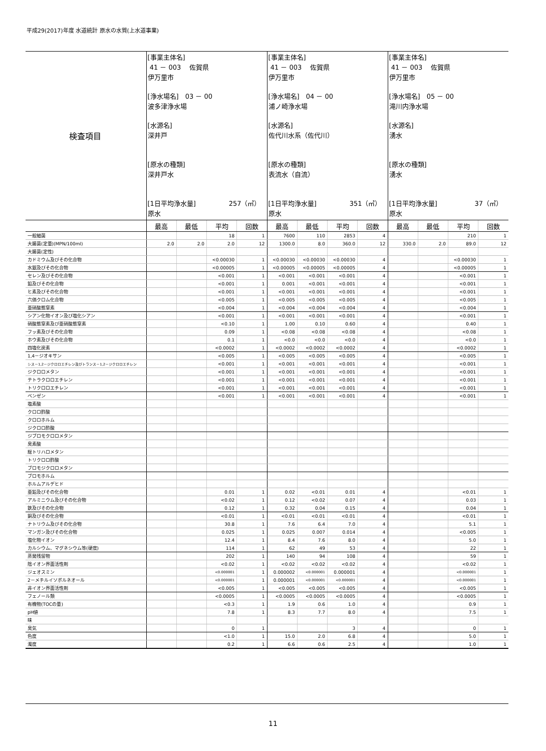平成29(2017)年度 水道統計 原水の水質(上水道事業)
| 検査項目 | [事業主体名] 41 － 003 佐賀県 伊万里市 [浄水場名] 03 － 00 波多津浄水場 [水源名] 深井戸 [原水の種類] 深井戸水 [1日平均浄水量] 257（㎥） 原水 | | | | [事業主体名] 41 － 003 佐賀県 伊万里市 [浄水場名] 04 － 00 浦ノ崎浄水場 [水源名] 佐代川水系（佐代川） [原水の種類] 表流水（自流） [1日平均浄水量] 351（㎥） 原水 | | | | [事業主体名] 41 － 003 佐賀県 伊万里市 [浄水場名] 05 － 00 滝川内浄水場 [水源名] 湧水 [原水の種類] 湧水 [1日平均浄水量] 37（㎥） 原水 | | | |
| | 最高 | 最低 | 平均 | 回数 | 最高 | 最低 | 平均 | 回数 | 最高 | 最低 | 平均 | 回数 |
| 一般細菌 | | | 18 | 1 | 7600 | 110 | 2853 | 4 | | | 210 | 1 |
| 大腸菌(定量)(MPN/100ml) | 2.0 | 2.0 | 2.0 | 12 | 1300.0 | 8.0 | 360.0 | 12 | 330.0 | 2.0 | 89.0 | 12 |
| 大腸菌(定性) | | | | | | | | | | | | |
| カドミウム及びその化合物 | | | <0.00030 | 1 | <0.00030 | <0.00030 | <0.00030 | 4 | | | <0.00030 | 1 |
| 水銀及びその化合物 | | | <0.00005 | 1 | <0.00005 | <0.00005 | <0.00005 | 4 | | | <0.00005 | 1 |
| セレン及びその化合物 | | | <0.001 | 1 | <0.001 | <0.001 | <0.001 | 4 | | | <0.001 | 1 |
| 鉛及びその化合物 | | | <0.001 | 1 | 0.001 | <0.001 | <0.001 | 4 | | | <0.001 | 1 |
| ヒ素及びその化合物 | | | <0.001 | 1 | <0.001 | <0.001 | <0.001 | 4 | | | <0.001 | 1 |
| 六価クロム化合物 | | | <0.005 | 1 | <0.005 | <0.005 | <0.005 | 4 | | | <0.005 | 1 |
| 亜硝酸態窒素 | | | <0.004 | 1 | <0.004 | <0.004 | <0.004 | 4 | | | <0.004 | 1 |
| シアン化物イオン及び塩化シアン | | | <0.001 | 1 | <0.001 | <0.001 | <0.001 | 4 | | | <0.001 | 1 |
| 硝酸態窒素及び亜硝酸態窒素 | | | <0.10 | 1 | 1.00 | 0.10 | 0.60 | 4 | | | 0.40 | 1 |
| フッ素及びその化合物 | | | 0.09 | 1 | <0.08 | <0.08 | <0.08 | 4 | | | <0.08 | 1 |
| ホウ素及びその化合物 | | | 0.1 | 1 | <0.0 | <0.0 | <0.0 | 4 | | | <0.0 | 1 |
| 四塩化炭素 | | | <0.0002 | 1 | <0.0002 | <0.0002 | <0.0002 | 4 | | | <0.0002 | 1 |
| 1,4－ジオキサン | | | <0.005 | 1 | <0.005 | <0.005 | <0.005 | 4 | | | <0.005 | 1 |
| シス－1,2－ジクロロエチレン及びトランス－1,2－ジクロロエチレン | | | <0.001 | 1 | <0.001 | <0.001 | <0.001 | 4 | | | <0.001 | 1 |
| ジクロロメタン | | | <0.001 | 1 | <0.001 | <0.001 | <0.001 | 4 | | | <0.001 | 1 |
| テトラクロロエチレン | | | <0.001 | 1 | <0.001 | <0.001 | <0.001 | 4 | | | <0.001 | 1 |
| トリクロロエチレン | | | <0.001 | 1 | <0.001 | <0.001 | <0.001 | 4 | | | <0.001 | 1 |
| ベンゼン | | | <0.001 | 1 | <0.001 | <0.001 | <0.001 | 4 | | | <0.001 | 1 |
| 塩素酸 | | | | | | | | | | | | |
| クロロ酢酸 | | | | | | | | | | | | |
| クロロホルム | | | | | | | | | | | | |
| ジクロロ酢酸 | | | | | | | | | | | | |
| ジブロモクロロメタン | | | | | | | | | | | | |
| 臭素酸 | | | | | | | | | | | | |
| 総トリハロメタン | | | | | | | | | | | | |
| トリクロロ酢酸 | | | | | | | | | | | | |
| ブロモジクロロメタン | | | | | | | | | | | | |
| ブロモホルム | | | | | | | | | | | | |
| ホルムアルデヒド | | | | | | | | | | | | |
| 亜鉛及びその化合物 | | | 0.01 | 1 | 0.02 | <0.01 | 0.01 | 4 | | | <0.01 | 1 |
| アルミニウム及びその化合物 | | | <0.02 | 1 | 0.12 | <0.02 | 0.07 | 4 | | | 0.03 | 1 |
| 鉄及びその化合物 | | | 0.12 | 1 | 0.32 | 0.04 | 0.15 | 4 | | | 0.04 | 1 |
| 銅及びその化合物 | | | <0.01 | 1 | <0.01 | <0.01 | <0.01 | 4 | | | <0.01 | 1 |
| ナトリウム及びその化合物 | | | 30.8 | 1 | 7.6 | 6.4 | 7.0 | 4 | | | 5.1 | 1 |
| マンガン及びその化合物 | | | 0.025 | 1 | 0.025 | 0.007 | 0.014 | 4 | | | <0.005 | 1 |
| 塩化物イオン | | | 12.4 | 1 | 8.4 | 7.6 | 8.0 | 4 | | | 5.0 | 1 |
| カルシウム、マグネシウム等(硬度) | | | 114 | 1 | 62 | 49 | 53 | 4 | | | 22 | 1 |
| 蒸発残留物 | | | 202 | 1 | 140 | 94 | 108 | 4 | | | 59 | 1 |
| 陰イオン界面活性剤 | | | <0.02 | 1 | <0.02 | <0.02 | <0.02 | 4 | | | <0.02 | 1 |
| ジェオスミン | | | <0.000001 | 1 | 0.000002 | <0.000001 | 0.000001 | 4 | | | <0.000001 | 1 |
| 2－メチルイソボルネオール | | | <0.000001 | 1 | 0.000001 | <0.000001 | <0.000001 | 4 | | | <0.000001 | 1 |
| 非イオン界面活性剤 | | | <0.005 | 1 | <0.005 | <0.005 | <0.005 | 4 | | | <0.005 | 1 |
| フェノール類 | | | <0.0005 | 1 | <0.0005 | <0.0005 | <0.0005 | 4 | | | <0.0005 | 1 |
| 有機物(TOCの量) | | | <0.3 | 1 | 1.9 | 0.6 | 1.0 | 4 | | | 0.9 | 1 |
| pH値 | | | 7.8 | 1 | 8.3 | 7.7 | 8.0 | 4 | | | 7.5 | 1 |
| 味 | | | | | | | | | | | | |
| 臭気 | | | 0 | 1 | | | 3 | 4 | | | 0 | 1 |
| 色度 | | | <1.0 | 1 | 15.0 | 2.0 | 6.8 | 4 | | | 5.0 | 1 |
| 濁度 | | | 0.2 | 1 | 6.6 | 0.6 | 2.5 | 4 | | | 1.0 | 1 |
11